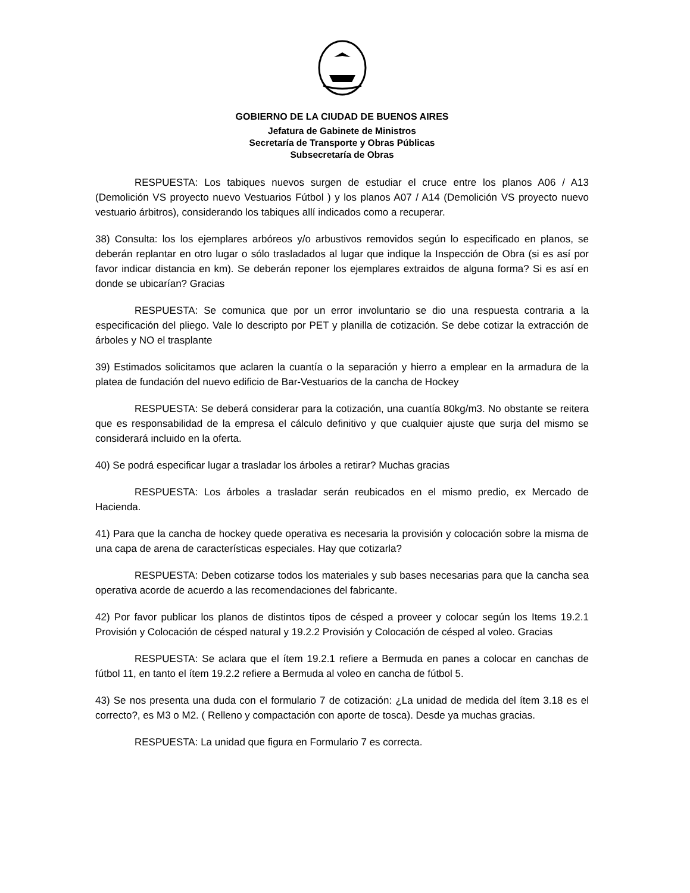GOBIERNO DE LA CIUDAD DE BUENOS AIRES
Jefatura de Gabinete de Ministros
Secretaría de Transporte y Obras Públicas
Subsecretaría de Obras
RESPUESTA: Los tabiques nuevos surgen de estudiar el cruce entre los planos A06 / A13 (Demolición VS proyecto nuevo Vestuarios Fútbol ) y los planos A07 / A14 (Demolición VS proyecto nuevo vestuario árbitros), considerando los tabiques allí indicados como a recuperar.
38) Consulta: los los ejemplares arbóreos y/o arbustivos removidos según lo especificado en planos, se deberán replantar en otro lugar o sólo trasladados al lugar que indique la Inspección de Obra (si es así por favor indicar distancia en km). Se deberán reponer los ejemplares extraidos de alguna forma? Si es así en donde se ubicarían? Gracias
RESPUESTA: Se comunica que por un error involuntario se dio una respuesta contraria a la especificación del pliego. Vale lo descripto por PET y planilla de cotización. Se debe cotizar la extracción de árboles y NO el trasplante
39) Estimados solicitamos que aclaren la cuantía o la separación y hierro a emplear en la armadura de la platea de fundación del nuevo edificio de Bar-Vestuarios de la cancha de Hockey
RESPUESTA: Se deberá considerar para la cotización, una cuantía 80kg/m3. No obstante se reitera que es responsabilidad de la empresa el cálculo definitivo y que cualquier ajuste que surja del mismo se considerará incluido en la oferta.
40) Se podrá especificar lugar a trasladar los árboles a retirar? Muchas gracias
RESPUESTA: Los árboles a trasladar serán reubicados en el mismo predio, ex Mercado de Hacienda.
41) Para que la cancha de hockey quede operativa es necesaria la provisión y colocación sobre la misma de una capa de arena de características especiales. Hay que cotizarla?
RESPUESTA: Deben cotizarse todos los materiales y sub bases necesarias para que la cancha sea operativa acorde de acuerdo a las recomendaciones del fabricante.
42) Por favor publicar los planos de distintos tipos de césped a proveer y colocar según los Items 19.2.1 Provisión y Colocación de césped natural y 19.2.2 Provisión y Colocación de césped al voleo. Gracias
RESPUESTA: Se aclara que el ítem 19.2.1 refiere a Bermuda en panes a colocar en canchas de fútbol 11, en tanto el ítem 19.2.2 refiere a Bermuda al voleo en cancha de fútbol 5.
43) Se nos presenta una duda con el formulario 7 de cotización: ¿La unidad de medida del ítem 3.18 es el correcto?, es M3 o M2. ( Relleno y compactación con aporte de tosca). Desde ya muchas gracias.
RESPUESTA: La unidad que figura en Formulario 7 es correcta.